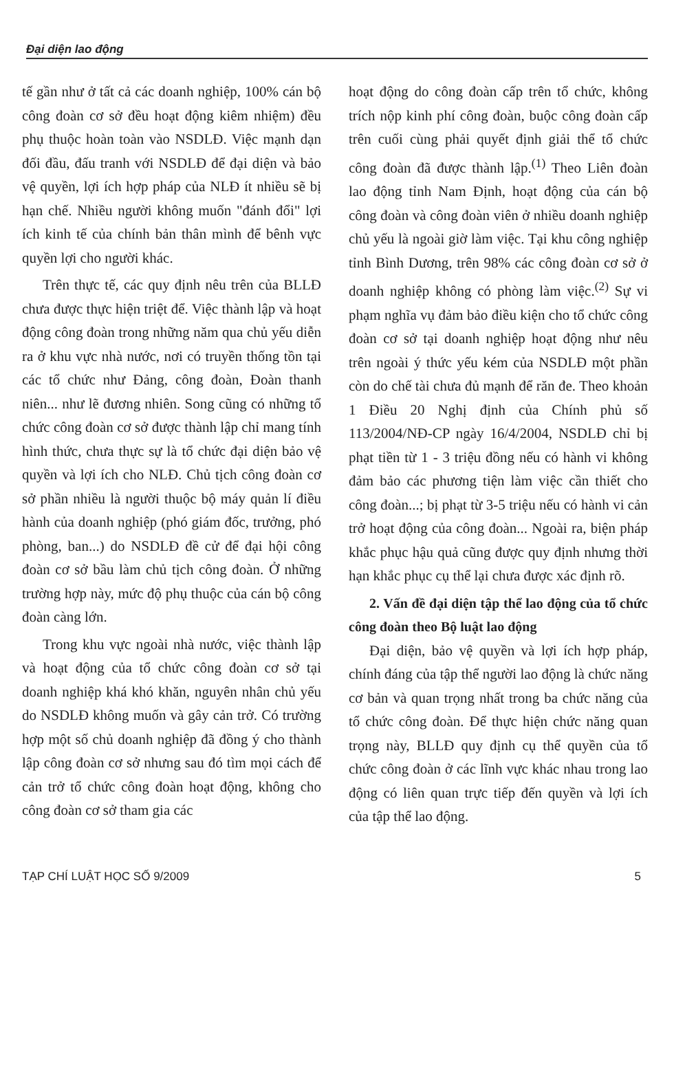Đại diện lao động
tế gần như ở tất cả các doanh nghiệp, 100% cán bộ công đoàn cơ sở đều hoạt động kiêm nhiệm) đều phụ thuộc hoàn toàn vào NSDLĐ. Việc mạnh dạn đối đầu, đấu tranh với NSDLĐ để đại diện và bảo vệ quyền, lợi ích hợp pháp của NLĐ ít nhiều sẽ bị hạn chế. Nhiều người không muốn "đánh đổi" lợi ích kinh tế của chính bản thân mình để bênh vực quyền lợi cho người khác.
Trên thực tế, các quy định nêu trên của BLLĐ chưa được thực hiện triệt để. Việc thành lập và hoạt động công đoàn trong những năm qua chủ yếu diễn ra ở khu vực nhà nước, nơi có truyền thống tồn tại các tổ chức như Đảng, công đoàn, Đoàn thanh niên... như lẽ đương nhiên. Song cũng có những tổ chức công đoàn cơ sở được thành lập chỉ mang tính hình thức, chưa thực sự là tổ chức đại diện bảo vệ quyền và lợi ích cho NLĐ. Chủ tịch công đoàn cơ sở phần nhiều là người thuộc bộ máy quản lí điều hành của doanh nghiệp (phó giám đốc, trưởng, phó phòng, ban...) do NSDLĐ đề cử để đại hội công đoàn cơ sở bầu làm chủ tịch công đoàn. Ở những trường hợp này, mức độ phụ thuộc của cán bộ công đoàn càng lớn.
Trong khu vực ngoài nhà nước, việc thành lập và hoạt động của tổ chức công đoàn cơ sở tại doanh nghiệp khá khó khăn, nguyên nhân chủ yếu do NSDLĐ không muốn và gây cản trở. Có trường hợp một số chủ doanh nghiệp đã đồng ý cho thành lập công đoàn cơ sở nhưng sau đó tìm mọi cách để cản trở tổ chức công đoàn hoạt động, không cho công đoàn cơ sở tham gia các
hoạt động do công đoàn cấp trên tổ chức, không trích nộp kinh phí công đoàn, buộc công đoàn cấp trên cuối cùng phải quyết định giải thể tổ chức công đoàn đã được thành lập.<sup>(1)</sup> Theo Liên đoàn lao động tỉnh Nam Định, hoạt động của cán bộ công đoàn và công đoàn viên ở nhiều doanh nghiệp chủ yếu là ngoài giờ làm việc. Tại khu công nghiệp tỉnh Bình Dương, trên 98% các công đoàn cơ sở ở doanh nghiệp không có phòng làm việc.<sup>(2)</sup> Sự vi phạm nghĩa vụ đảm bảo điều kiện cho tổ chức công đoàn cơ sở tại doanh nghiệp hoạt động như nêu trên ngoài ý thức yếu kém của NSDLĐ một phần còn do chế tài chưa đủ mạnh để răn đe. Theo khoản 1 Điều 20 Nghị định của Chính phủ số 113/2004/NĐ-CP ngày 16/4/2004, NSDLĐ chỉ bị phạt tiền từ 1 - 3 triệu đồng nếu có hành vi không đảm bảo các phương tiện làm việc cần thiết cho công đoàn...; bị phạt từ 3-5 triệu nếu có hành vi cản trở hoạt động của công đoàn... Ngoài ra, biện pháp khắc phục hậu quả cũng được quy định nhưng thời hạn khắc phục cụ thể lại chưa được xác định rõ.
2. Vấn đề đại diện tập thể lao động của tổ chức công đoàn theo Bộ luật lao động
Đại diện, bảo vệ quyền và lợi ích hợp pháp, chính đáng của tập thể người lao động là chức năng cơ bản và quan trọng nhất trong ba chức năng của tổ chức công đoàn. Để thực hiện chức năng quan trọng này, BLLĐ quy định cụ thể quyền của tổ chức công đoàn ở các lĩnh vực khác nhau trong lao động có liên quan trực tiếp đến quyền và lợi ích của tập thể lao động.
TẠP CHÍ LUẬT HỌC SỐ 9/2009 5